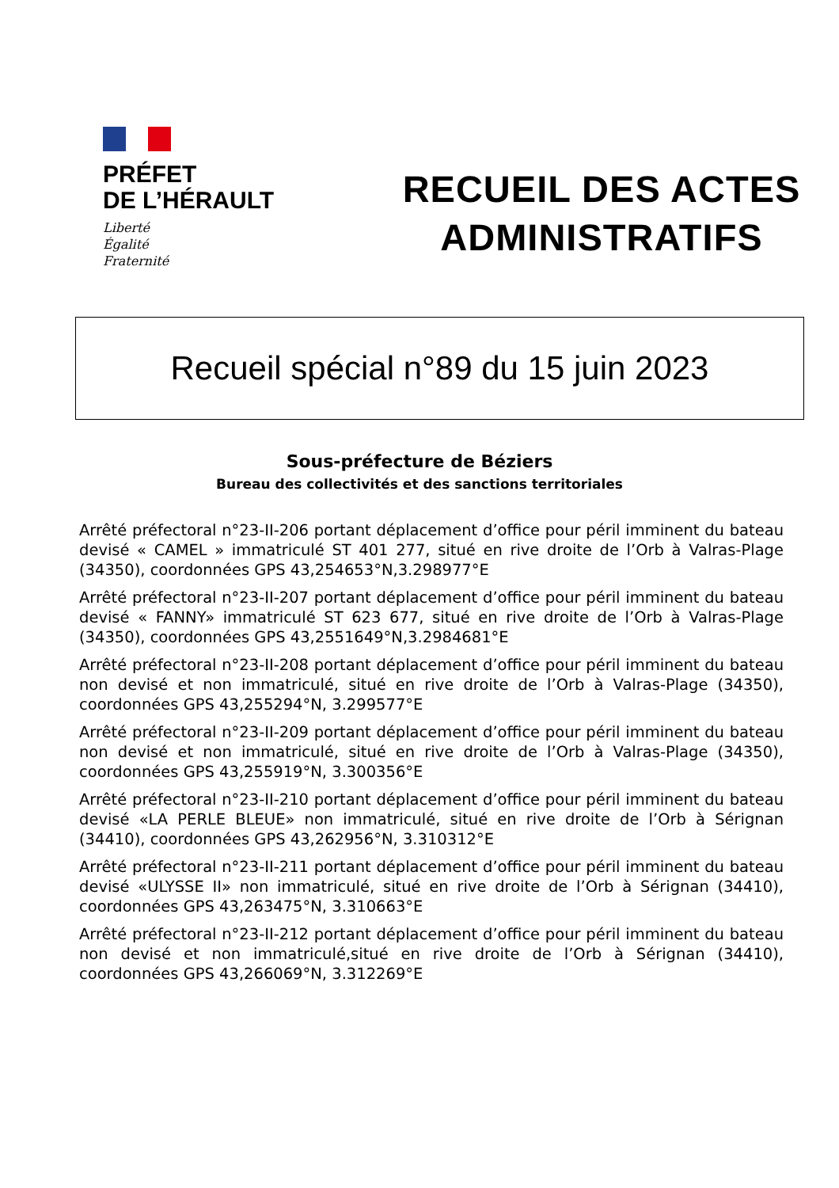PRÉFET
DE L’HÉRAULT
Liberté
Égalité
Fraternité
RECUEIL DES ACTES
ADMINISTRATIFS
Recueil spécial n°89 du 15 juin 2023
Sous-préfecture de Béziers
Bureau des collectivités et des sanctions territoriales
Arrêté préfectoral n°23-II-206 portant déplacement d’office pour péril imminent du bateau devisé « CAMEL » immatriculé ST 401 277, situé en rive droite de l’Orb à Valras-Plage (34350), coordonnées GPS 43,254653°N,3.298977°E
Arrêté préfectoral n°23-II-207 portant déplacement d’office pour péril imminent du bateau devisé « FANNY» immatriculé ST 623 677, situé en rive droite de l’Orb à Valras-Plage (34350), coordonnées GPS 43,2551649°N,3.2984681°E
Arrêté préfectoral n°23-II-208 portant déplacement d’office pour péril imminent du bateau non devisé et non immatriculé, situé en rive droite de l’Orb à Valras-Plage (34350), coordonnées GPS 43,255294°N, 3.299577°E
Arrêté préfectoral n°23-II-209 portant déplacement d’office pour péril imminent du bateau non devisé et non immatriculé, situé en rive droite de l’Orb à Valras-Plage (34350), coordonnées GPS 43,255919°N, 3.300356°E
Arrêté préfectoral n°23-II-210 portant déplacement d’office pour péril imminent du bateau devisé «LA PERLE BLEUE» non immatriculé, situé en rive droite de l’Orb à Sérignan (34410), coordonnées GPS 43,262956°N, 3.310312°E
Arrêté préfectoral n°23-II-211 portant déplacement d’office pour péril imminent du bateau devisé «ULYSSE II» non immatriculé, situé en rive droite de l’Orb à Sérignan (34410), coordonnées GPS 43,263475°N, 3.310663°E
Arrêté préfectoral n°23-II-212 portant déplacement d’office pour péril imminent du bateau non devisé et non immatriculé,situé en rive droite de l’Orb à Sérignan (34410), coordonnées GPS 43,266069°N, 3.312269°E